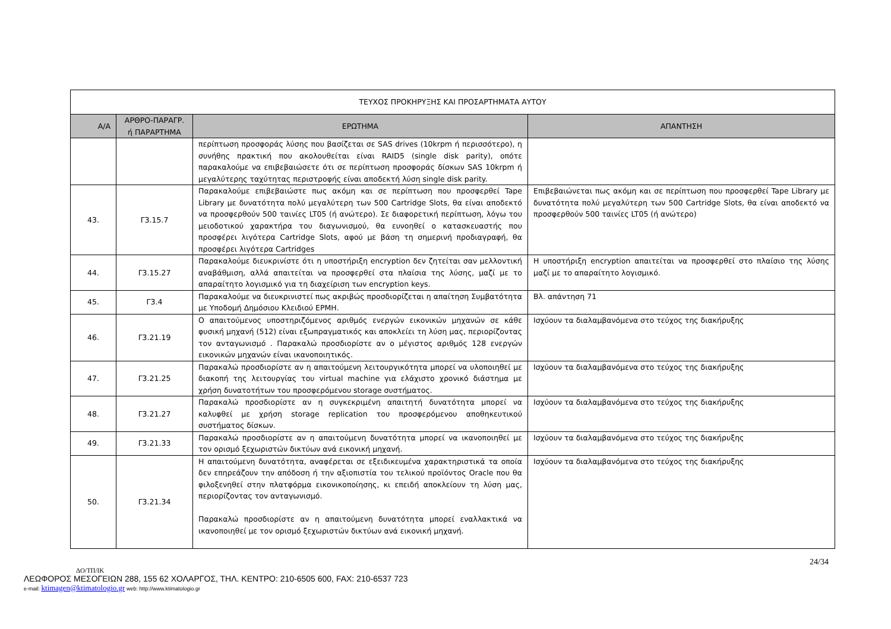| ΤΕΥΧΟΣ ΠΡΟΚΗΡΥΞΗΣ ΚΑΙ ΠΡΟΣΑΡΤΗΜΑΤΑ ΑΥΤΟΥ | | | |
| Α/Α | ΑΡΘΡΟ-ΠΑΡΑΓΡ. ή ΠΑΡΑΡΤΗΜΑ | ΕΡΩΤΗΜΑ | ΑΠΑΝΤΗΣΗ |
| | | περίπτωση προσφοράς λύσης που βασίζεται σε SAS drives (10krpm ή περισσότερο), η συνήθης πρακτική που ακολουθείται είναι RAID5 (single disk parity), οπότε παρακαλούμε να επιβεβαιώσετε ότι σε περίπτωση προσφοράς δίσκων SAS 10krpm ή μεγαλύτερης ταχύτητας περιστροφής είναι αποδεκτή λύση single disk parity. | |
| 43. | Γ3.15.7 | Παρακαλούμε επιβεβαιώστε πως ακόμη και σε περίπτωση που προσφερθεί Tape Library με δυνατότητα πολύ μεγαλύτερη των 500 Cartridge Slots, θα είναι αποδεκτό να προσφερθούν 500 ταινίες LT05 (ή ανώτερο). Σε διαφορετική περίπτωση, λόγω του μειοδοτικού χαρακτήρα του διαγωνισμού, θα ευνοηθεί ο κατασκευαστής που προσφέρει λιγότερα Cartridge Slots, αφού με βάση τη σημερινή προδιαγραφή, θα προσφέρει λιγότερα Cartridges | Επιβεβαιώνεται πως ακόμη και σε περίπτωση που προσφερθεί Tape Library με δυνατότητα πολύ μεγαλύτερη των 500 Cartridge Slots, θα είναι αποδεκτό να προσφερθούν 500 ταινίες LT05 (ή ανώτερο) |
| 44. | Γ3.15.27 | Παρακαλούμε διευκρινίστε ότι η υποστήριξη encryption δεν ζητείται σαν μελλοντική αναβάθμιση, αλλά απαιτείται να προσφερθεί στα πλαίσια της λύσης, μαζί με το απαραίτητο λογισμικό για τη διαχείριση των encryption keys. | Η υποστήριξη encryption απαιτείται να προσφερθεί στο πλαίσιο της λύσης μαζί με το απαραίτητο λογισμικό. |
| 45. | Γ3.4 | Παρακαλούμε να διευκρινιστεί πως ακριβώς προσδιορίζεται η απαίτηση Συμβατότητα με Υποδομή Δημόσιου Κλειδιού ΕΡΜΗ. | Βλ. απάντηση 71 |
| 46. | Γ3.21.19 | Ο απαιτούμενος υποστηριζόμενος αριθμός ενεργών εικονικών μηχανών σε κάθε φυσική μηχανή (512) είναι εξωπραγματικός και αποκλείει τη λύση μας, περιορίζοντας τον ανταγωνισμό . Παρακαλώ προσδιορίστε αν ο μέγιστος αριθμός 128 ενεργών εικονικών μηχανών είναι ικανοποιητικός. | Ισχύουν τα διαλαμβανόμενα στο τεύχος της διακήρυξης |
| 47. | Γ3.21.25 | Παρακαλώ προσδιορίστε αν η απαιτούμενη λειτουργικότητα μπορεί να υλοποιηθεί με διακοπή της λειτουργίας του virtual machine για ελάχιστο χρονικό διάστημα με χρήση δυνατοτήτων του προσφερόμενου storage συστήματος. | Ισχύουν τα διαλαμβανόμενα στο τεύχος της διακήρυξης |
| 48. | Γ3.21.27 | Παρακαλώ προσδιορίστε αν η συγκεκριμένη απαιτητή δυνατότητα μπορεί να καλυφθεί με χρήση storage replication του προσφερόμενου αποθηκευτικού συστήματος δίσκων. | Ισχύουν τα διαλαμβανόμενα στο τεύχος της διακήρυξης |
| 49. | Γ3.21.33 | Παρακαλώ προσδιορίστε αν η απαιτούμενη δυνατότητα μπορεί να ικανοποιηθεί με τον ορισμό ξεχωριστών δικτύων ανά εικονική μηχανή. | Ισχύουν τα διαλαμβανόμενα στο τεύχος της διακήρυξης |
| 50. | Γ3.21.34 | Η απαιτούμενη δυνατότητα, αναφέρεται σε εξειδικευμένα χαρακτηριστικά τα οποία δεν επηρεάζουν την απόδοση ή την αξιοπιστία του τελικού προϊόντος Oracle που θα φιλοξενηθεί στην πλατφόρμα εικονικοποίησης, κι επειδή αποκλείουν τη λύση μας, περιορίζοντας τον ανταγωνισμό. Παρακαλώ προσδιορίστε αν η απαιτούμενη δυνατότητα μπορεί εναλλακτικά να ικανοποιηθεί με τον ορισμό ξεχωριστών δικτύων ανά εικονική μηχανή. | Ισχύουν τα διαλαμβανόμενα στο τεύχος της διακήρυξης |
24/34
ΔΟ/ΤΠ/ΙΚ
ΛΕΩΦΟΡΟΣ ΜΕΣΟΓΕΙΩΝ 288, 155 62 ΧΟΛΑΡΓΟΣ, ΤΗΛ. ΚΕΝΤΡΟ: 210-6505 600, FAX: 210-6537 723
e-mail: ktimagen@ktimatologio.gr web: http://www.ktimatologio.gr